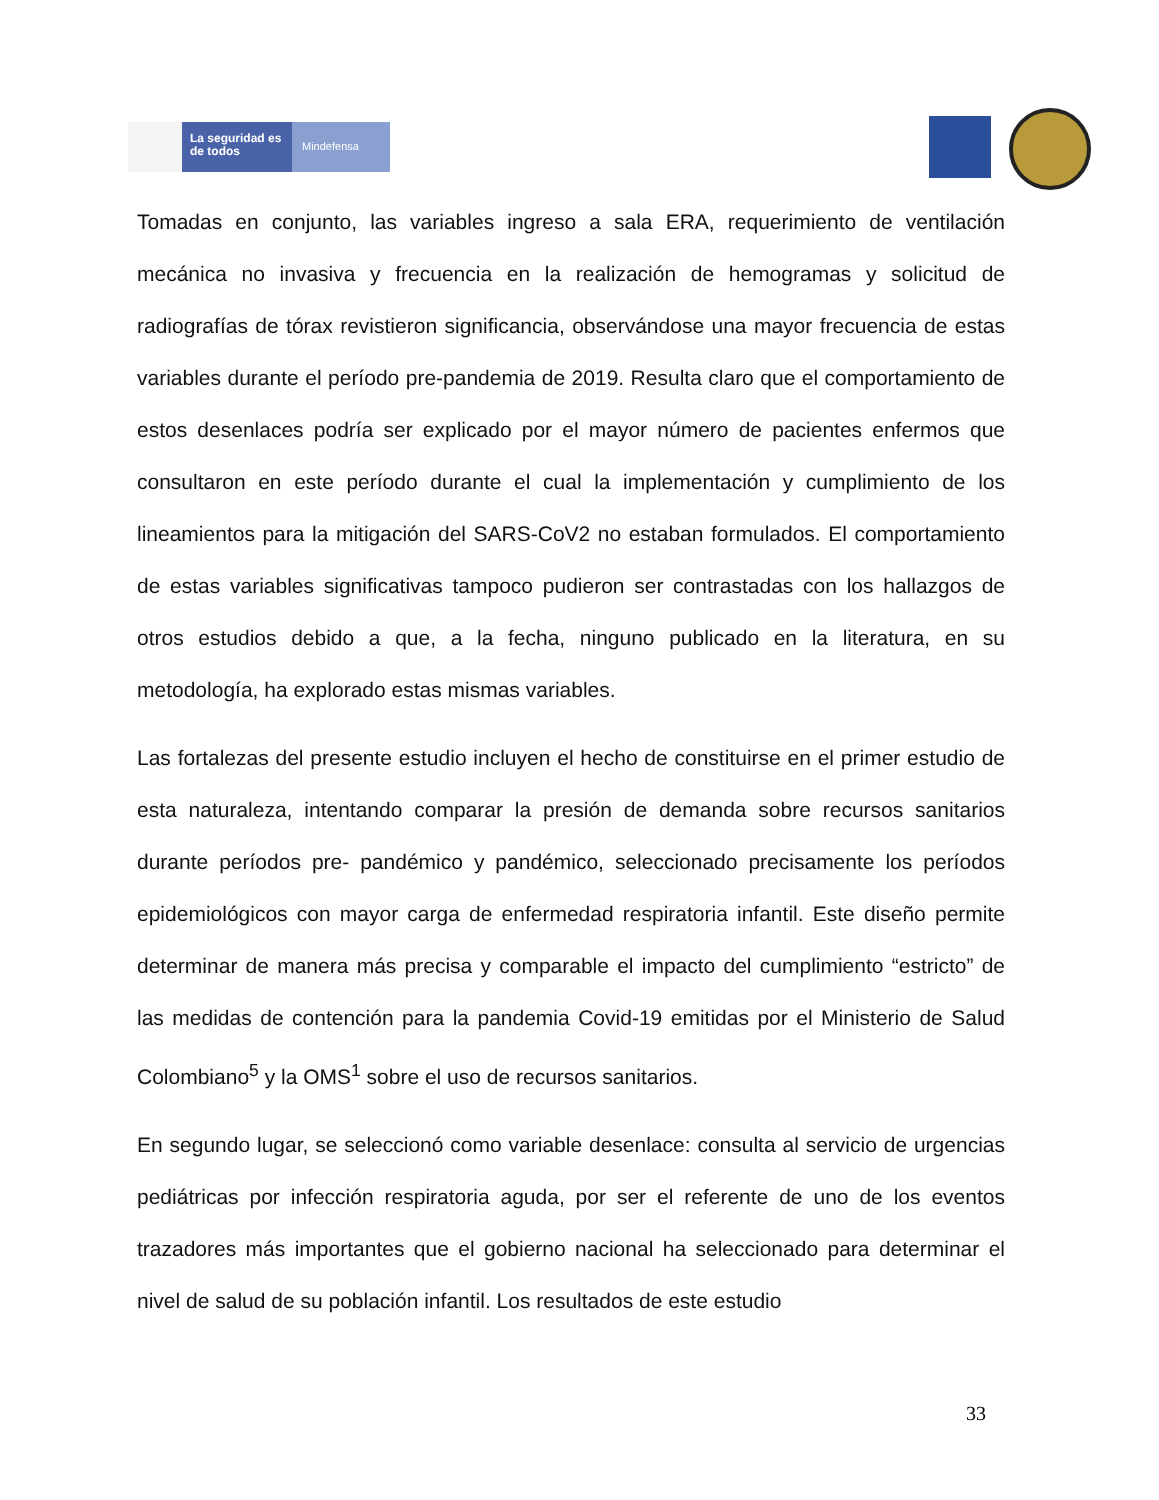La seguridad es de todos
Mindefensa
Tomadas en conjunto, las variables ingreso a sala ERA, requerimiento de ventilación mecánica no invasiva y frecuencia en la realización de hemogramas y solicitud de radiografías de tórax revistieron significancia, observándose una mayor frecuencia de estas variables durante el período pre-pandemia de 2019. Resulta claro que el comportamiento de estos desenlaces podría ser explicado por el mayor número de pacientes enfermos que consultaron en este período durante el cual la implementación y cumplimiento de los lineamientos para la mitigación del SARS-CoV2 no estaban formulados. El comportamiento de estas variables significativas tampoco pudieron ser contrastadas con los hallazgos de otros estudios debido a que, a la fecha, ninguno publicado en la literatura, en su metodología, ha explorado estas mismas variables.
Las fortalezas del presente estudio incluyen el hecho de constituirse en el primer estudio de esta naturaleza, intentando comparar la presión de demanda sobre recursos sanitarios durante períodos pre- pandémico y pandémico, seleccionado precisamente los períodos epidemiológicos con mayor carga de enfermedad respiratoria infantil. Este diseño permite determinar de manera más precisa y comparable el impacto del cumplimiento “estricto” de las medidas de contención para la pandemia Covid-19 emitidas por el Ministerio de Salud Colombiano<sup>5</sup> y la OMS<sup>1</sup> sobre el uso de recursos sanitarios.
En segundo lugar, se seleccionó como variable desenlace: consulta al servicio de urgencias pediátricas por infección respiratoria aguda, por ser el referente de uno de los eventos trazadores más importantes que el gobierno nacional ha seleccionado para determinar el nivel de salud de su población infantil. Los resultados de este estudio
33